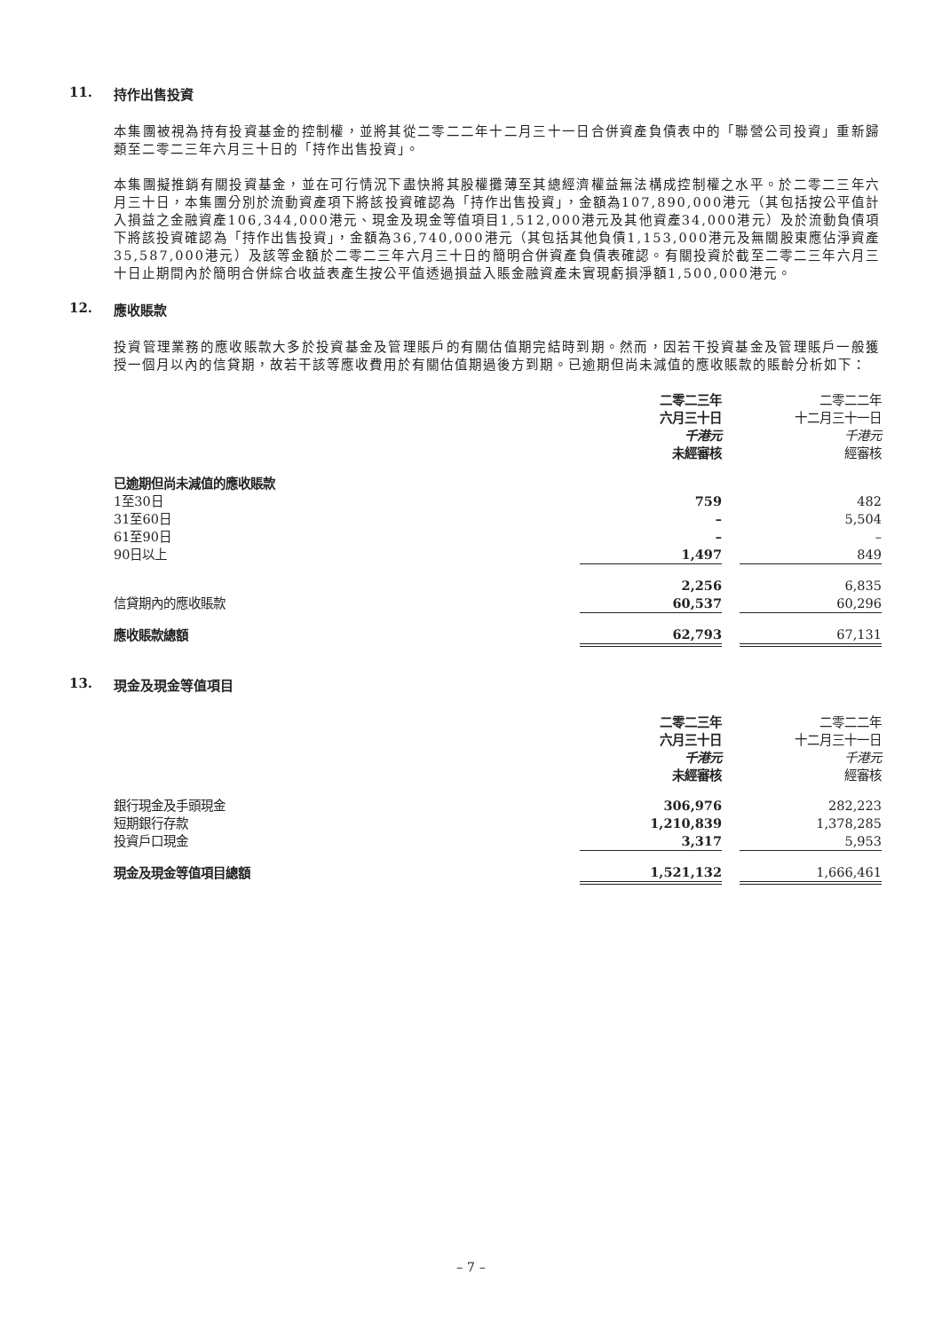11. 持作出售投資
本集團被視為持有投資基金的控制權，並將其從二零二二年十二月三十一日合併資產負債表中的「聯營公司投資」重新歸類至二零二三年六月三十日的「持作出售投資」。
本集團擬推銷有關投資基金，並在可行情況下盡快將其股權攤薄至其總經濟權益無法構成控制權之水平。於二零二三年六月三十日，本集團分別於流動資產項下將該投資確認為「持作出售投資」，金額為107,890,000港元（其包括按公平值計入損益之金融資產106,344,000港元、現金及現金等值項目1,512,000港元及其他資產34,000港元）及於流動負債項下將該投資確認為「持作出售投資」，金額為36,740,000港元（其包括其他負債1,153,000港元及無關股東應佔淨資產35,587,000港元）及該等金額於二零二三年六月三十日的簡明合併資產負債表確認。有關投資於截至二零二三年六月三十日止期間內於簡明合併綜合收益表產生按公平值透過損益入賬金融資產未實現虧損淨額1,500,000港元。
12. 應收賬款
投資管理業務的應收賬款大多於投資基金及管理賬戶的有關估值期完結時到期。然而，因若干投資基金及管理賬戶一般獲授一個月以內的信貸期，故若干該等應收費用於有關估值期過後方到期。已逾期但尚未減值的應收賬款的賬齡分析如下：
| | 二零二三年 六月三十日 千港元 未經審核 | | 二零二二年 十二月三十一日 千港元 經審核 |
| --- | --- | --- | --- |
| 已逾期但尚未減值的應收賬款 | | | |
| 1至30日 | 759 | | 482 |
| 31至60日 | – | | 5,504 |
| 61至90日 | – | | – |
| 90日以上 | 1,497 | | 849 |
| | 2,256 | | 6,835 |
| 信貸期內的應收賬款 | 60,537 | | 60,296 |
| 應收賬款總額 | 62,793 | | 67,131 |
13. 現金及現金等值項目
| | 二零二三年 六月三十日 千港元 未經審核 | | 二零二二年 十二月三十一日 千港元 經審核 |
| --- | --- | --- | --- |
| 銀行現金及手頭現金 | 306,976 | | 282,223 |
| 短期銀行存款 | 1,210,839 | | 1,378,285 |
| 投資戶口現金 | 3,317 | | 5,953 |
| 現金及現金等值項目總額 | 1,521,132 | | 1,666,461 |
– 7 –